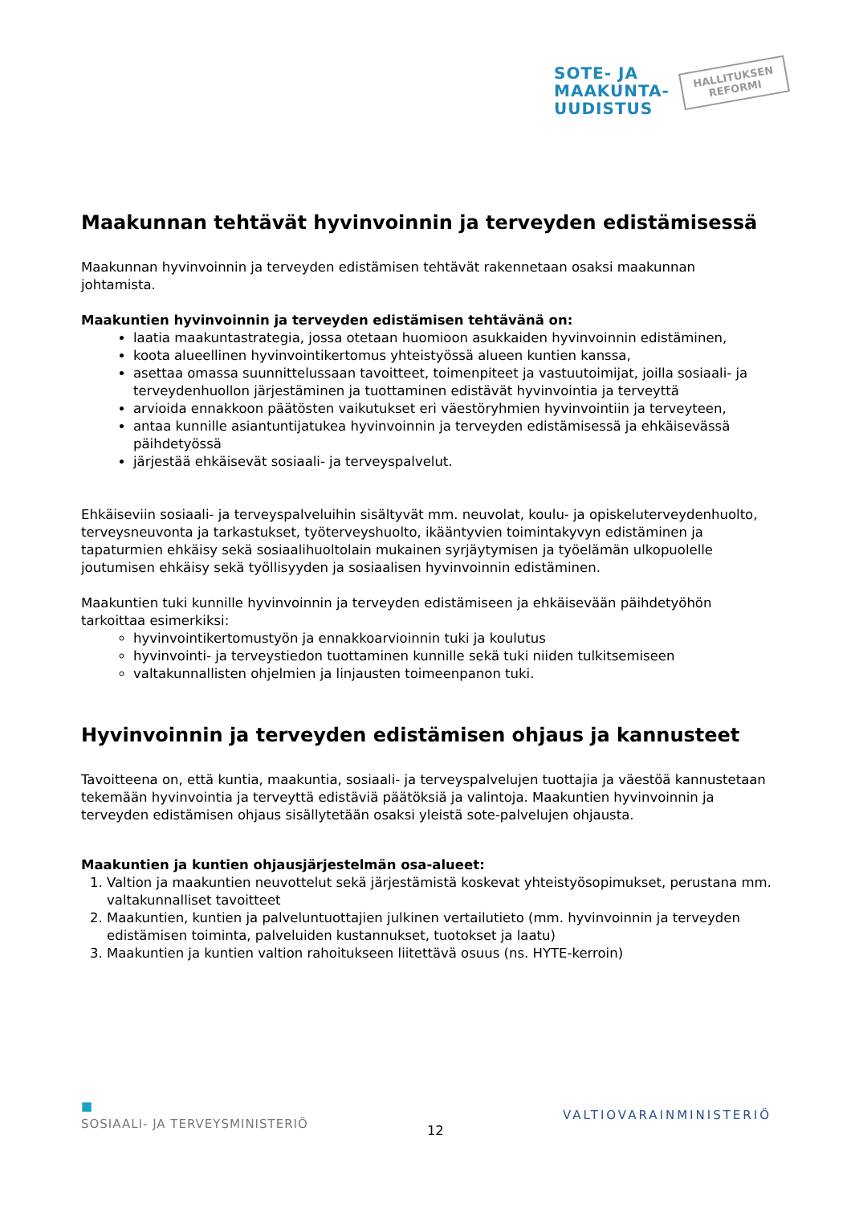SOTE- JA
MAAKUNTA-
UUDISTUS
HALLITUKSEN
REFORMI
Maakunnan tehtävät hyvinvoinnin ja terveyden edistämisessä
Maakunnan hyvinvoinnin ja terveyden edistämisen tehtävät rakennetaan osaksi maakunnan johtamista.
Maakuntien hyvinvoinnin ja terveyden edistämisen tehtävänä on:
laatia maakuntastrategia, jossa otetaan huomioon asukkaiden hyvinvoinnin edistäminen,
koota alueellinen hyvinvointikertomus yhteistyössä alueen kuntien kanssa,
asettaa omassa suunnittelussaan tavoitteet, toimenpiteet ja vastuutoimijat, joilla sosiaali- ja terveydenhuollon järjestäminen ja tuottaminen edistävät hyvinvointia ja terveyttä
arvioida ennakkoon päätösten vaikutukset eri väestöryhmien hyvinvointiin ja terveyteen,
antaa kunnille asiantuntijatukea hyvinvoinnin ja terveyden edistämisessä ja ehkäisevässä päihdetyössä
järjestää ehkäisevät sosiaali- ja terveyspalvelut.
Ehkäiseviin sosiaali- ja terveyspalveluihin sisältyvät mm. neuvolat, koulu- ja opiskeluterveydenhuolto, terveysneuvonta ja tarkastukset, työterveyshuolto, ikääntyvien toimintakyvyn edistäminen ja tapaturmien ehkäisy sekä sosiaalihuoltolain mukainen syrjäytymisen ja työelämän ulkopuolelle joutumisen ehkäisy sekä työllisyyden ja sosiaalisen hyvinvoinnin edistäminen.
Maakuntien tuki kunnille hyvinvoinnin ja terveyden edistämiseen ja ehkäisevään päihdetyöhön tarkoittaa esimerkiksi:
hyvinvointikertomustyön ja ennakkoarvioinnin tuki ja koulutus
hyvinvointi- ja terveystiedon tuottaminen kunnille sekä tuki niiden tulkitsemiseen
valtakunnallisten ohjelmien ja linjausten toimeenpanon tuki.
Hyvinvoinnin ja terveyden edistämisen ohjaus ja kannusteet
Tavoitteena on, että kuntia, maakuntia, sosiaali- ja terveyspalvelujen tuottajia ja väestöä kannustetaan tekemään hyvinvointia ja terveyttä edistäviä päätöksiä ja valintoja. Maakuntien hyvinvoinnin ja terveyden edistämisen ohjaus sisällytetään osaksi yleistä sote-palvelujen ohjausta.
Maakuntien ja kuntien ohjausjärjestelmän osa-alueet:
1. Valtion ja maakuntien neuvottelut sekä järjestämistä koskevat yhteistyösopimukset, perustana mm. valtakunnalliset tavoitteet
2. Maakuntien, kuntien ja palveluntuottajien julkinen vertailutieto (mm. hyvinvoinnin ja terveyden edistämisen toiminta, palveluiden kustannukset, tuotokset ja laatu)
3. Maakuntien ja kuntien valtion rahoitukseen liitettävä osuus (ns. HYTE-kerroin)
■
SOSIAALI- JA TERVEYSMINISTERIÖ
12
VALTIOVARAINMINISTERIÖ